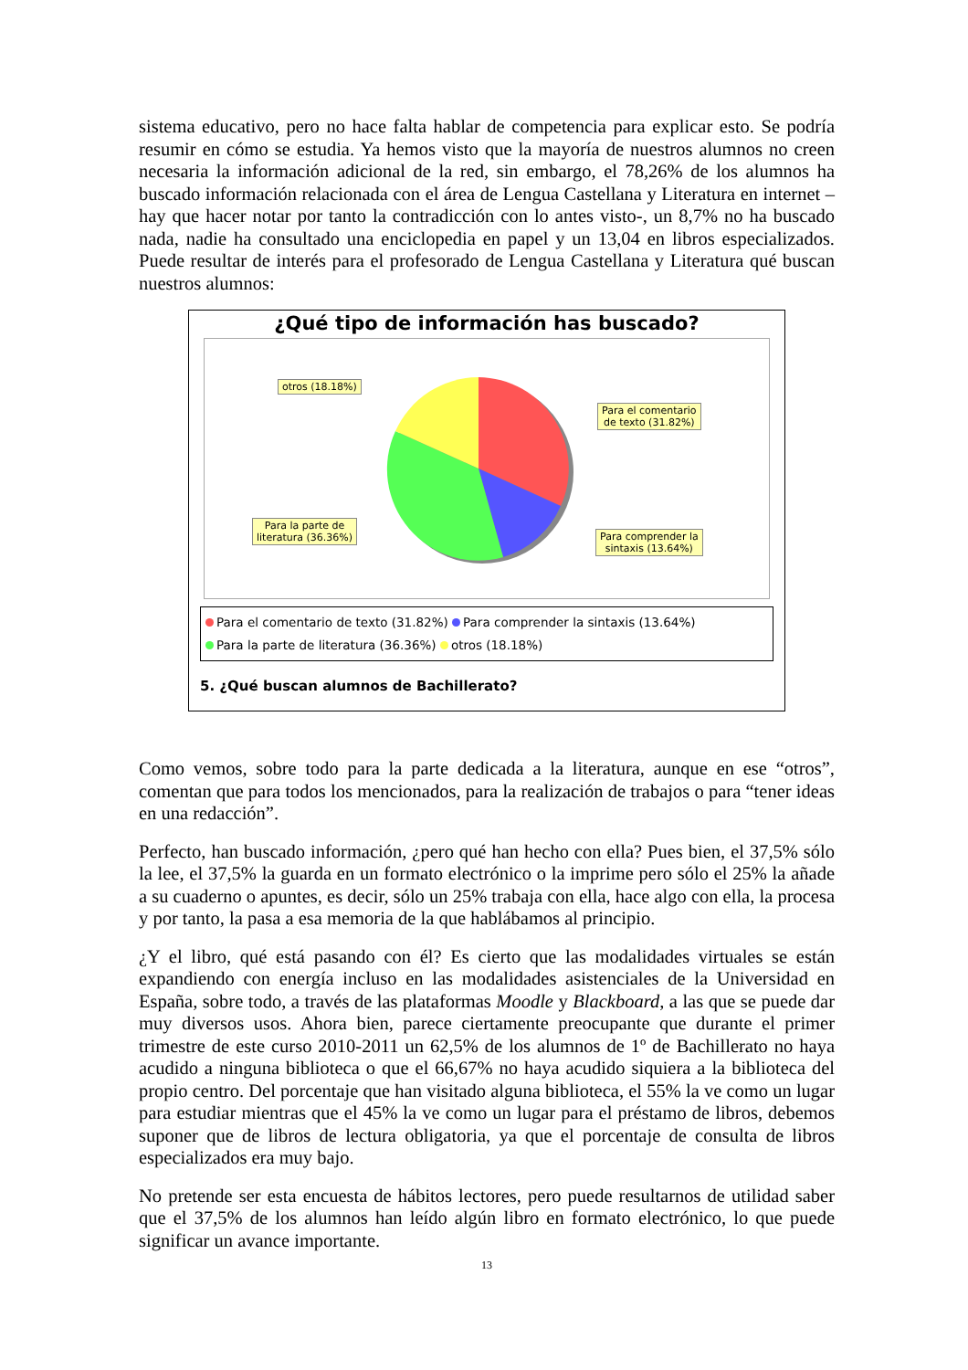sistema educativo, pero no hace falta hablar de competencia para explicar esto. Se podría resumir en cómo se estudia. Ya hemos visto que la mayoría de nuestros alumnos no creen necesaria la información adicional de la red, sin embargo, el 78,26% de los alumnos ha buscado información relacionada con el área de Lengua Castellana y Literatura en internet –hay que hacer notar por tanto la contradicción con lo antes visto-, un 8,7% no ha buscado nada, nadie ha consultado una enciclopedia en papel y un 13,04 en libros especializados. Puede resultar de interés para el profesorado de Lengua Castellana y Literatura qué buscan nuestros alumnos:
¿Qué tipo de información has buscado?
otros (18.18%)
Para el comentario
de texto (31.82%)
Para la parte de
literatura (36.36%)
Para comprender la
sintaxis (13.64%)
Para el comentario de texto (31.82%) Para comprender la sintaxis (13.64%)
Para la parte de literatura (36.36%) otros (18.18%)
5. ¿Qué buscan alumnos de Bachillerato?
Como vemos, sobre todo para la parte dedicada a la literatura, aunque en ese “otros”, comentan que para todos los mencionados, para la realización de trabajos o para “tener ideas en una redacción”.
Perfecto, han buscado información, ¿pero qué han hecho con ella? Pues bien, el 37,5% sólo la lee, el 37,5% la guarda en un formato electrónico o la imprime pero sólo el 25% la añade a su cuaderno o apuntes, es decir, sólo un 25% trabaja con ella, hace algo con ella, la procesa y por tanto, la pasa a esa memoria de la que hablábamos al principio.
¿Y el libro, qué está pasando con él? Es cierto que las modalidades virtuales se están expandiendo con energía incluso en las modalidades asistenciales de la Universidad en España, sobre todo, a través de las plataformas Moodle y Blackboard, a las que se puede dar muy diversos usos. Ahora bien, parece ciertamente preocupante que durante el primer trimestre de este curso 2010-2011 un 62,5% de los alumnos de 1º de Bachillerato no haya acudido a ninguna biblioteca o que el 66,67% no haya acudido siquiera a la biblioteca del propio centro. Del porcentaje que han visitado alguna biblioteca, el 55% la ve como un lugar para estudiar mientras que el 45% la ve como un lugar para el préstamo de libros, debemos suponer que de libros de lectura obligatoria, ya que el porcentaje de consulta de libros especializados era muy bajo.
No pretende ser esta encuesta de hábitos lectores, pero puede resultarnos de utilidad saber que el 37,5% de los alumnos han leído algún libro en formato electrónico, lo que puede significar un avance importante.
13